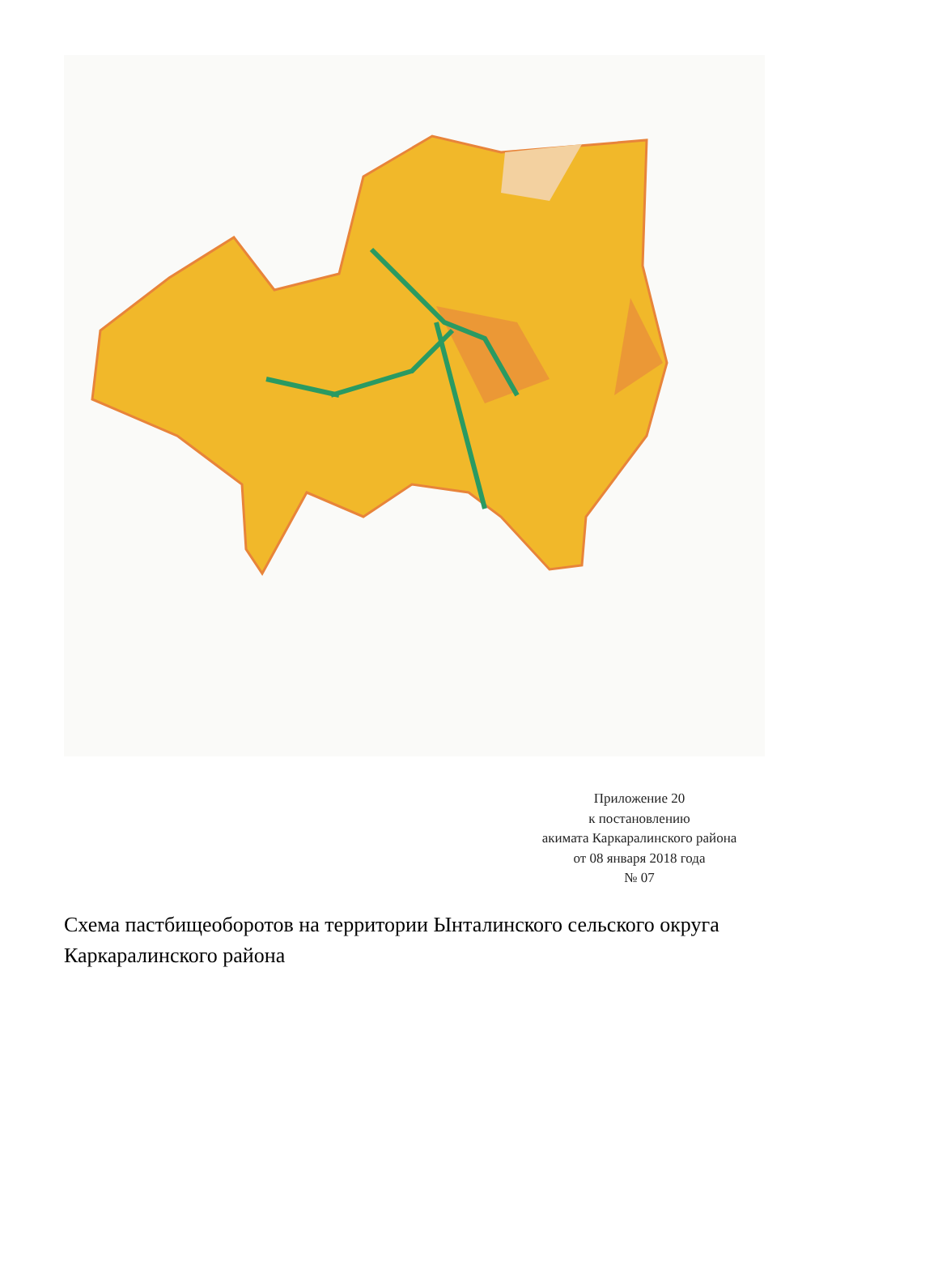Приложение 20
к постановлению
акимата Каркаралинского района
от 08 января 2018 года
№ 07
Схема пастбищеоборотов на территории Ынталинского сельского округа Каркаралинского района